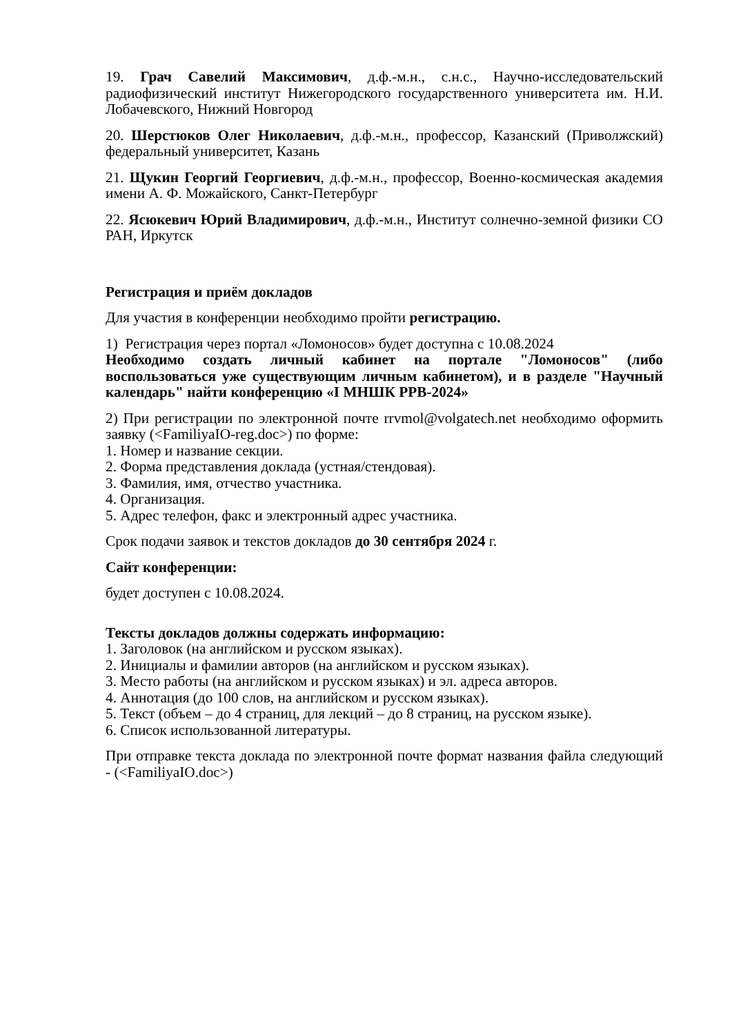19. Грач Савелий Максимович, д.ф.-м.н., с.н.с., Научно-исследовательский радиофизический институт Нижегородского государственного университета им. Н.И. Лобачевского, Нижний Новгород
20. Шерстюков Олег Николаевич, д.ф.-м.н., профессор, Казанский (Приволжский) федеральный университет, Казань
21. Щукин Георгий Георгиевич, д.ф.-м.н., профессор, Военно-космическая академия имени А. Ф. Можайского, Санкт-Петербург
22. Ясюкевич Юрий Владимирович, д.ф.-м.н., Институт солнечно-земной физики СО РАН, Иркутск
Регистрация и приём докладов
Для участия в конференции необходимо пройти регистрацию.
1) Регистрация через портал «Ломоносов» будет доступна с 10.08.2024
Необходимо создать личный кабинет на портале "Ломоносов" (либо воспользоваться уже существующим личным кабинетом), и в разделе "Научный календарь" найти конференцию «I МНШК РРВ-2024»
2) При регистрации по электронной почте rrvmol@volgatech.net необходимо оформить заявку (<FamiliyaIO-reg.doc>) по форме:
1. Номер и название секции.
2. Форма представления доклада (устная/стендовая).
3. Фамилия, имя, отчество участника.
4. Организация.
5. Адрес телефон, факс и электронный адрес участника.
Срок подачи заявок и текстов докладов до 30 сентября 2024 г.
Сайт конференции:
будет доступен с 10.08.2024.
Тексты докладов должны содержать информацию:
1. Заголовок (на английском и русском языках).
2. Инициалы и фамилии авторов (на английском и русском языках).
3. Место работы (на английском и русском языках) и эл. адреса авторов.
4. Аннотация (до 100 слов, на английском и русском языках).
5. Текст (объем – до 4 страниц, для лекций – до 8 страниц, на русском языке).
6. Список использованной литературы.
При отправке текста доклада по электронной почте формат названия файла следующий - (<FamiliyaIO.doc>)